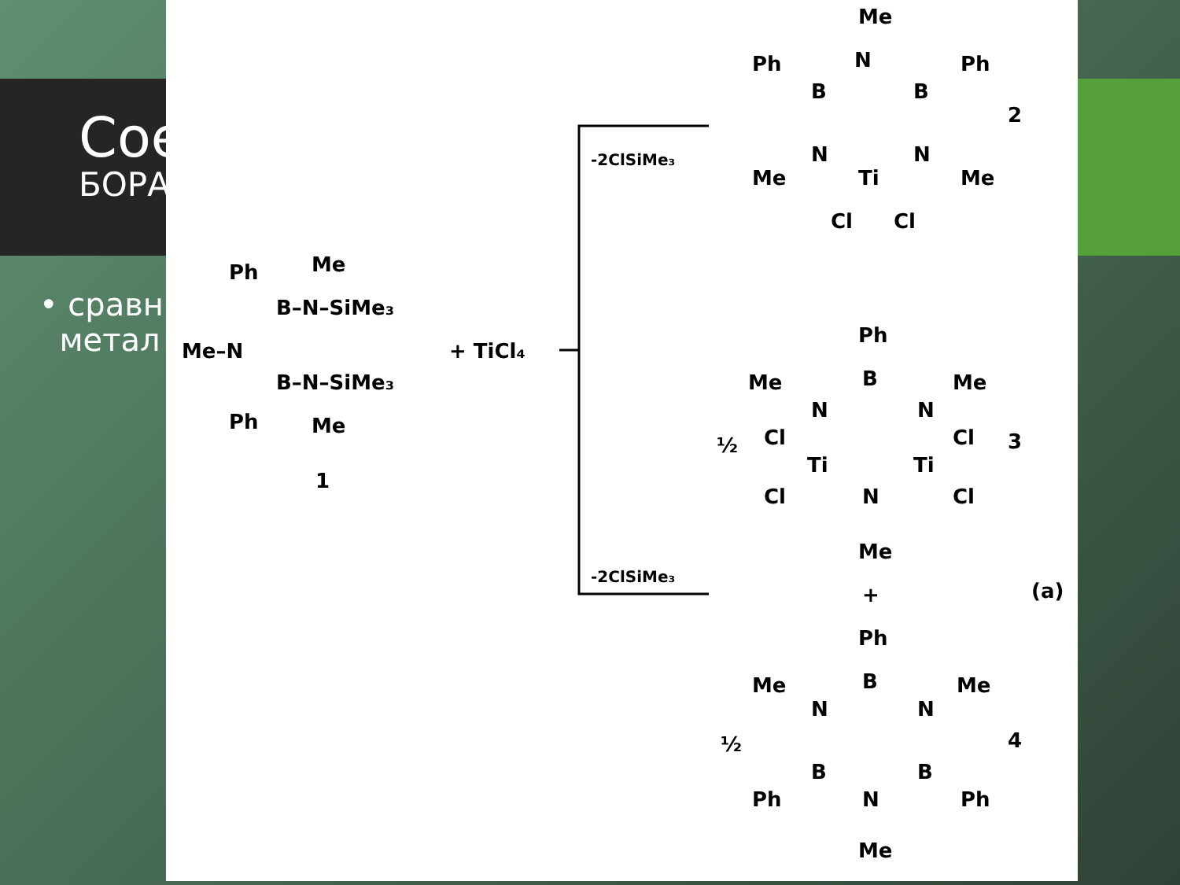Сое
БОРА
• сравн
метал
Ph
Me
B–N–SiMe₃
Me–N
B–N–SiMe₃
Ph
Me
1
+ TiCl₄
-2ClSiMe₃
-2ClSiMe₃
Me
Ph
Ph
B
N
B
Me
N
Ti
N
Me
Cl
Cl
2
Ph
Me
Me
N
B
N
½
Cl
Cl
Ti
Ti
3
Cl
N
Cl
Me
+
(a)
Ph
Me
Me
N
B
N
½
4
B
B
Ph
N
Ph
Me